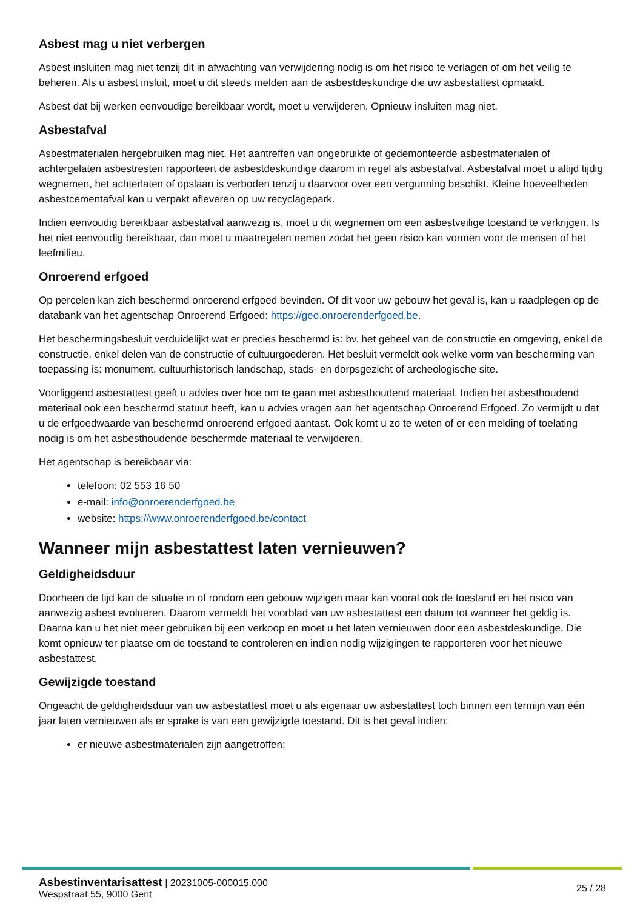Asbest mag u niet verbergen
Asbest insluiten mag niet tenzij dit in afwachting van verwijdering nodig is om het risico te verlagen of om het veilig te beheren. Als u asbest insluit, moet u dit steeds melden aan de asbestdeskundige die uw asbestattest opmaakt.
Asbest dat bij werken eenvoudige bereikbaar wordt, moet u verwijderen. Opnieuw insluiten mag niet.
Asbestafval
Asbestmaterialen hergebruiken mag niet. Het aantreffen van ongebruikte of gedemonteerde asbestmaterialen of achtergelaten asbestresten rapporteert de asbestdeskundige daarom in regel als asbestafval. Asbestafval moet u altijd tijdig wegnemen, het achterlaten of opslaan is verboden tenzij u daarvoor over een vergunning beschikt. Kleine hoeveelheden asbestcementafval kan u verpakt afleveren op uw recyclagepark.
Indien eenvoudig bereikbaar asbestafval aanwezig is, moet u dit wegnemen om een asbestveilige toestand te verkrijgen. Is het niet eenvoudig bereikbaar, dan moet u maatregelen nemen zodat het geen risico kan vormen voor de mensen of het leefmilieu.
Onroerend erfgoed
Op percelen kan zich beschermd onroerend erfgoed bevinden. Of dit voor uw gebouw het geval is, kan u raadplegen op de databank van het agentschap Onroerend Erfgoed: https://geo.onroerenderfgoed.be.
Het beschermingsbesluit verduidelijkt wat er precies beschermd is: bv. het geheel van de constructie en omgeving, enkel de constructie, enkel delen van de constructie of cultuurgoederen. Het besluit vermeldt ook welke vorm van bescherming van toepassing is: monument, cultuurhistorisch landschap, stads- en dorpsgezicht of archeologische site.
Voorliggend asbestattest geeft u advies over hoe om te gaan met asbesthoudend materiaal. Indien het asbesthoudend materiaal ook een beschermd statuut heeft, kan u advies vragen aan het agentschap Onroerend Erfgoed. Zo vermijdt u dat u de erfgoedwaarde van beschermd onroerend erfgoed aantast. Ook komt u zo te weten of er een melding of toelating nodig is om het asbesthoudende beschermde materiaal te verwijderen.
Het agentschap is bereikbaar via:
telefoon: 02 553 16 50
e-mail: info@onroerenderfgoed.be
website: https://www.onroerenderfgoed.be/contact
Wanneer mijn asbestattest laten vernieuwen?
Geldigheidsduur
Doorheen de tijd kan de situatie in of rondom een gebouw wijzigen maar kan vooral ook de toestand en het risico van aanwezig asbest evolueren. Daarom vermeldt het voorblad van uw asbestattest een datum tot wanneer het geldig is. Daarna kan u het niet meer gebruiken bij een verkoop en moet u het laten vernieuwen door een asbestdeskundige. Die komt opnieuw ter plaatse om de toestand te controleren en indien nodig wijzigingen te rapporteren voor het nieuwe asbestattest.
Gewijzigde toestand
Ongeacht de geldigheidsduur van uw asbestattest moet u als eigenaar uw asbestattest toch binnen een termijn van één jaar laten vernieuwen als er sprake is van een gewijzigde toestand. Dit is het geval indien:
er nieuwe asbestmaterialen zijn aangetroffen;
Asbestinventarisattest | 20231005-000015.000
Wespstraat 55, 9000 Gent
25 / 28